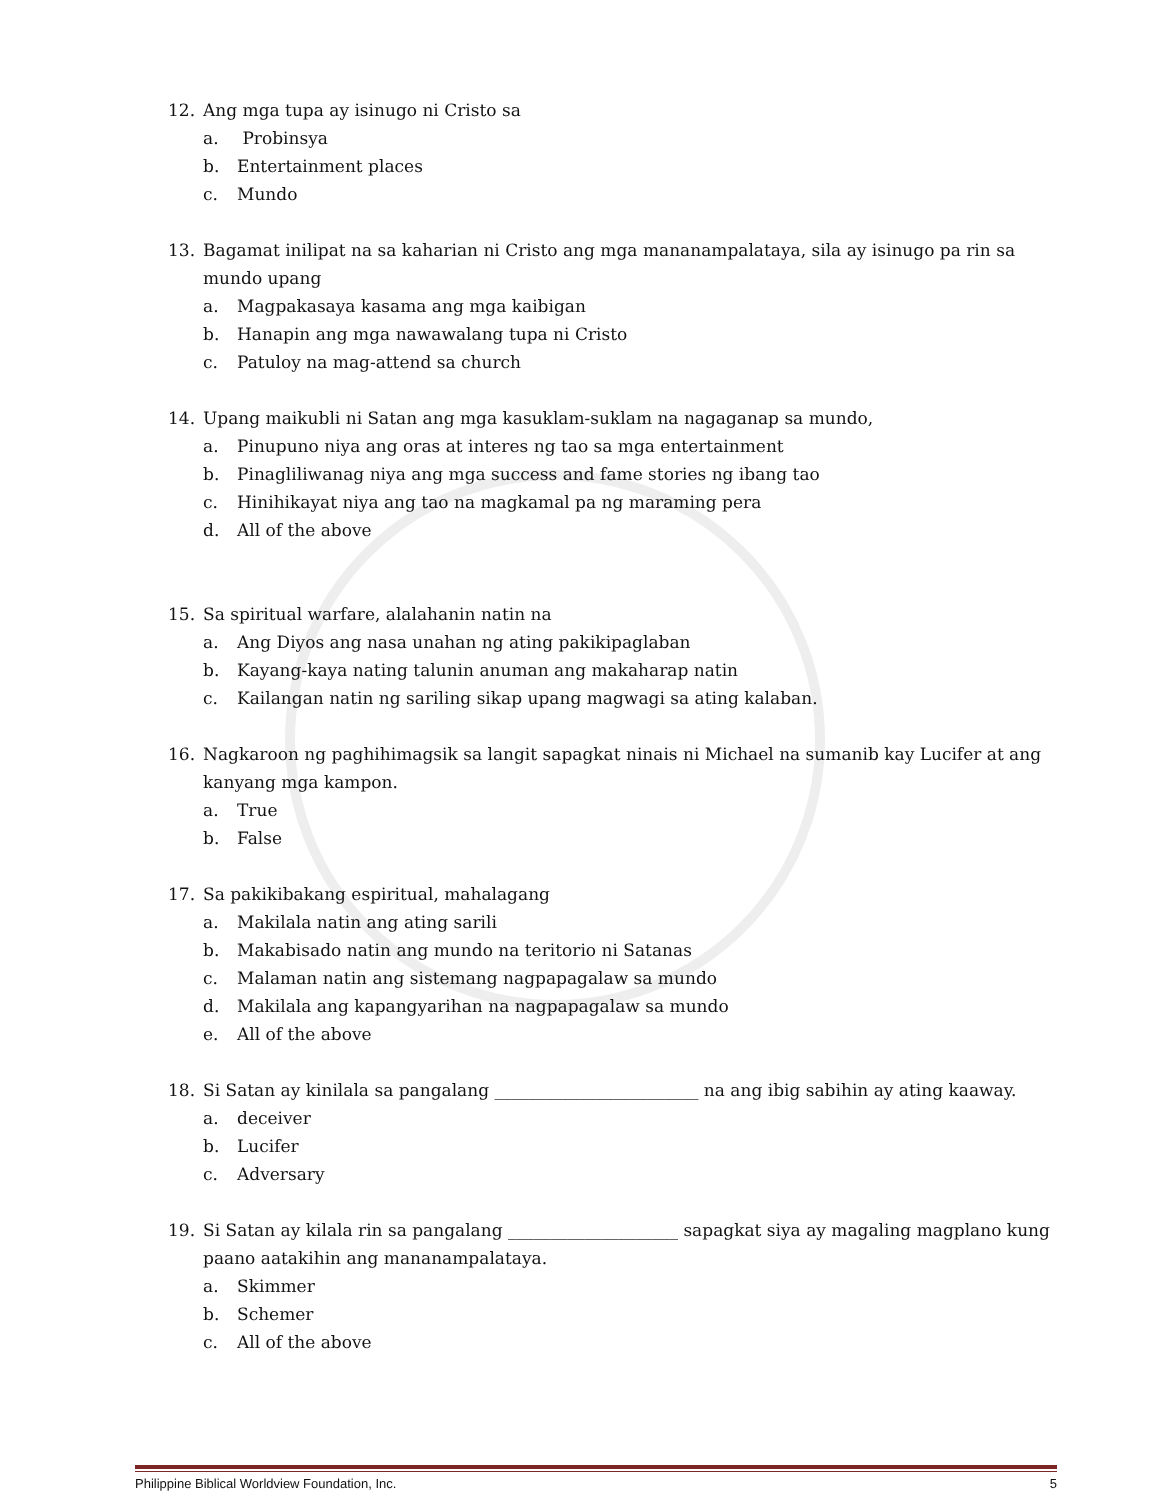12. Ang mga tupa ay isinugo ni Cristo sa
a. Probinsya
b. Entertainment places
c. Mundo
13. Bagamat inilipat na sa kaharian ni Cristo ang mga mananampalataya, sila ay isinugo pa rin sa mundo upang
a. Magpakasaya kasama ang mga kaibigan
b. Hanapin ang mga nawawalang tupa ni Cristo
c. Patuloy na mag-attend sa church
14. Upang maikubli ni Satan ang mga kasuklam-suklam na nagaganap sa mundo,
a. Pinupuno niya ang oras at interes ng tao sa mga entertainment
b. Pinagliliwanag niya ang mga success and fame stories ng ibang tao
c. Hinihikayat niya ang tao na magkamal pa ng maraming pera
d. All of the above
15. Sa spiritual warfare, alalahanin natin na
a. Ang Diyos ang nasa unahan ng ating pakikipaglaban
b. Kayang-kaya nating talunin anuman ang makaharap natin
c. Kailangan natin ng sariling sikap upang magwagi sa ating kalaban.
16. Nagkaroon ng paghihimagsik sa langit sapagkat ninais ni Michael na sumanib kay Lucifer at ang kanyang mga kampon.
a. True
b. False
17. Sa pakikibakang espiritual, mahalagang
a. Makilala natin ang ating sarili
b. Makabisado natin ang mundo na teritorio ni Satanas
c. Malaman natin ang sistemang nagpapagalaw sa mundo
d. Makilala ang kapangyarihan na nagpapagalaw sa mundo
e. All of the above
18. Si Satan ay kinilala sa pangalang ________________________ na ang ibig sabihin ay ating kaaway.
a. deceiver
b. Lucifer
c. Adversary
19. Si Satan ay kilala rin sa pangalang ____________________ sapagkat siya ay magaling magplano kung paano aatakihin ang mananampalataya.
a. Skimmer
b. Schemer
c. All of the above
Philippine Biblical Worldview Foundation, Inc. 5